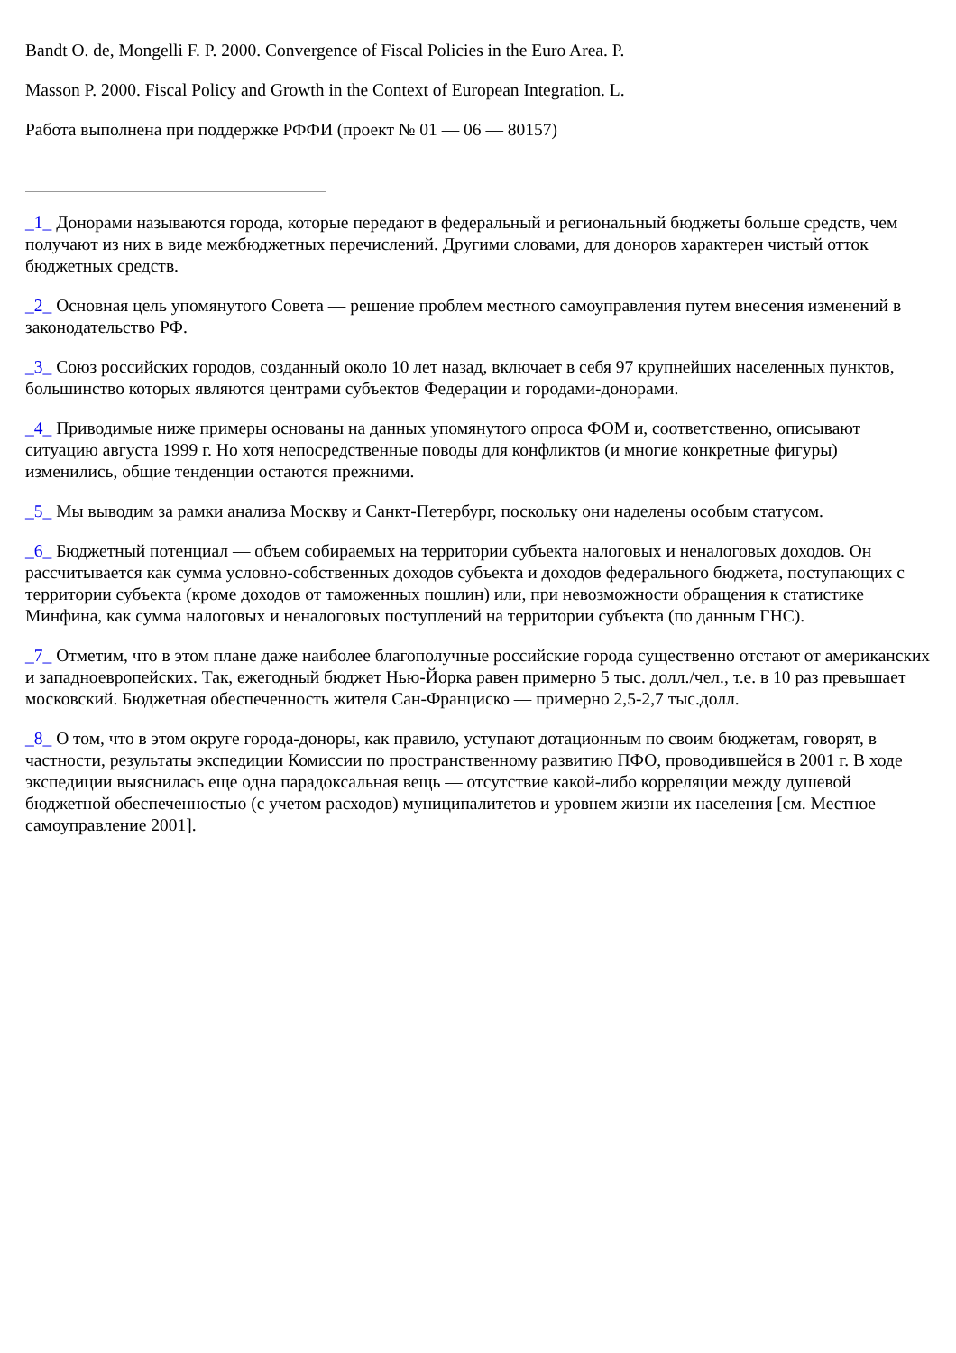Bandt O. de, Mongelli F. P. 2000. Convergence of Fiscal Policies in the Euro Area. P.
Masson P. 2000. Fiscal Policy and Growth in the Context of European Integration. L.
Работа выполнена при поддержке РФФИ (проект № 01 — 06 — 80157)
_1_ Донорами называются города, которые передают в федеральный и региональный бюджеты больше средств, чем получают из них в виде межбюджетных перечислений. Другими словами, для доноров характерен чистый отток бюджетных средств.
_2_ Основная цель упомянутого Совета — решение проблем местного самоуправления путем внесения изменений в законодательство РФ.
_3_ Союз российских городов, созданный около 10 лет назад, включает в себя 97 крупнейших населенных пунктов, большинство которых являются центрами субъектов Федерации и городами-донорами.
_4_ Приводимые ниже примеры основаны на данных упомянутого опроса ФОМ и, соответственно, описывают ситуацию августа 1999 г. Но хотя непосредственные поводы для конфликтов (и многие конкретные фигуры) изменились, общие тенденции остаются прежними.
_5_ Мы выводим за рамки анализа Москву и Санкт-Петербург, поскольку они наделены особым статусом.
_6_ Бюджетный потенциал — объем собираемых на территории субъекта налоговых и неналоговых доходов. Он рассчитывается как сумма условно-собственных доходов субъекта и доходов федерального бюджета, поступающих с территории субъекта (кроме доходов от таможенных пошлин) или, при невозможности обращения к статистике Минфина, как сумма налоговых и неналоговых поступлений на территории субъекта (по данным ГНС).
_7_ Отметим, что в этом плане даже наиболее благополучные российские города существенно отстают от американских и западноевропейских. Так, ежегодный бюджет Нью-Йорка равен примерно 5 тыс. долл./чел., т.е. в 10 раз превышает московский. Бюджетная обеспеченность жителя Сан-Франциско — примерно 2,5-2,7 тыс.долл.
_8_ О том, что в этом округе города-доноры, как правило, уступают дотационным по своим бюджетам, говорят, в частности, результаты экспедиции Комиссии по пространственному развитию ПФО, проводившейся в 2001 г. В ходе экспедиции выяснилась еще одна парадоксальная вещь — отсутствие какой-либо корреляции между душевой бюджетной обеспеченностью (с учетом расходов) муниципалитетов и уровнем жизни их населения [см. Местное самоуправление 2001].